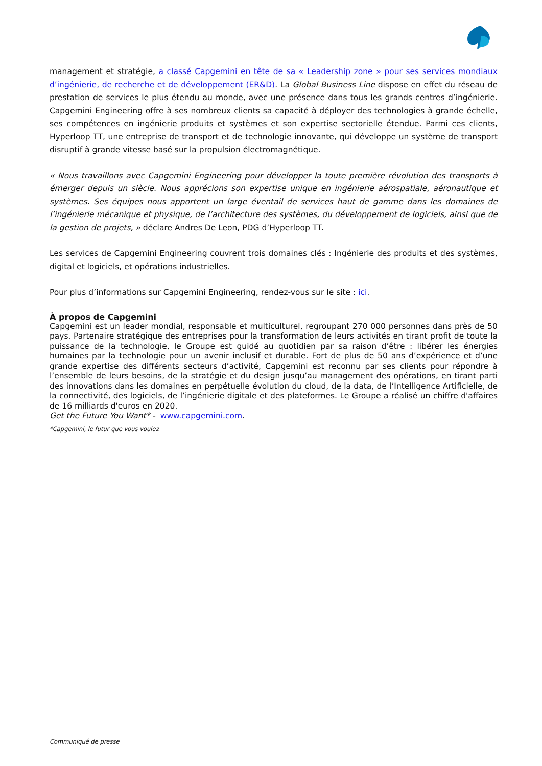management et stratégie, a classé Capgemini en tête de sa « Leadership zone » pour ses services mondiaux d’ingénierie, de recherche et de développement (ER&D). La Global Business Line dispose en effet du réseau de prestation de services le plus étendu au monde, avec une présence dans tous les grands centres d’ingénierie. Capgemini Engineering offre à ses nombreux clients sa capacité à déployer des technologies à grande échelle, ses compétences en ingénierie produits et systèmes et son expertise sectorielle étendue. Parmi ces clients, Hyperloop TT, une entreprise de transport et de technologie innovante, qui développe un système de transport disruptif à grande vitesse basé sur la propulsion électromagnétique.
« Nous travaillons avec Capgemini Engineering pour développer la toute première révolution des transports à émerger depuis un siècle. Nous apprécions son expertise unique en ingénierie aérospatiale, aéronautique et systèmes. Ses équipes nous apportent un large éventail de services haut de gamme dans les domaines de l’ingénierie mécanique et physique, de l’architecture des systèmes, du développement de logiciels, ainsi que de la gestion de projets, » déclare Andres De Leon, PDG d’Hyperloop TT.
Les services de Capgemini Engineering couvrent trois domaines clés : Ingénierie des produits et des systèmes, digital et logiciels, et opérations industrielles.
Pour plus d’informations sur Capgemini Engineering, rendez-vous sur le site : ici.
À propos de Capgemini
Capgemini est un leader mondial, responsable et multiculturel, regroupant 270 000 personnes dans près de 50 pays. Partenaire stratégique des entreprises pour la transformation de leurs activités en tirant profit de toute la puissance de la technologie, le Groupe est guidé au quotidien par sa raison d’être : libérer les énergies humaines par la technologie pour un avenir inclusif et durable. Fort de plus de 50 ans d’expérience et d’une grande expertise des différents secteurs d’activité, Capgemini est reconnu par ses clients pour répondre à l’ensemble de leurs besoins, de la stratégie et du design jusqu’au management des opérations, en tirant parti des innovations dans les domaines en perpétuelle évolution du cloud, de la data, de l’Intelligence Artificielle, de la connectivité, des logiciels, de l’ingénierie digitale et des plateformes. Le Groupe a réalisé un chiffre d'affaires de 16 milliards d'euros en 2020.
Get the Future You Want* - www.capgemini.com.
*Capgemini, le futur que vous voulez
Communiqué de presse